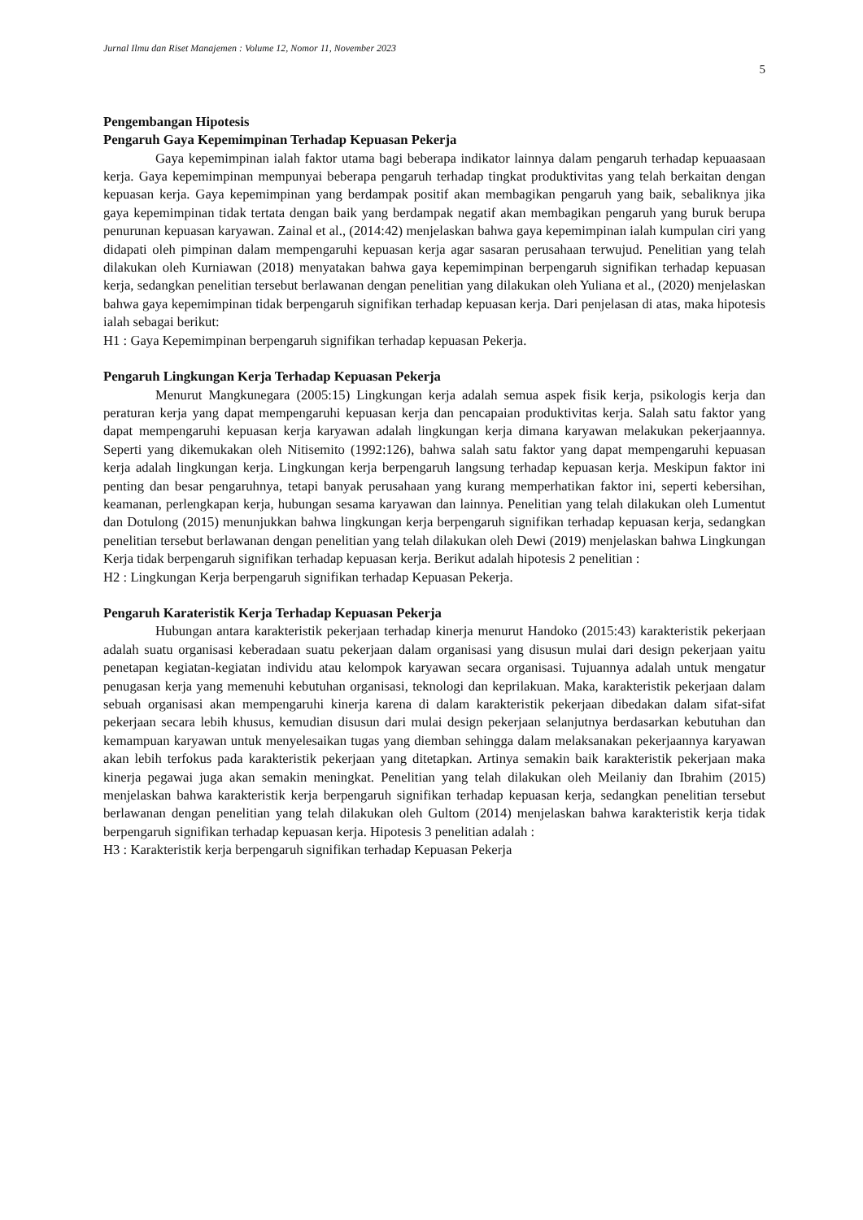Jurnal Ilmu dan Riset Manajemen : Volume 12, Nomor 11, November 2023
5
Pengembangan Hipotesis
Pengaruh Gaya Kepemimpinan Terhadap Kepuasan Pekerja
Gaya kepemimpinan ialah faktor utama bagi beberapa indikator lainnya dalam pengaruh terhadap kepuaasaan kerja. Gaya kepemimpinan mempunyai beberapa pengaruh terhadap tingkat produktivitas yang telah berkaitan dengan kepuasan kerja. Gaya kepemimpinan yang berdampak positif akan membagikan pengaruh yang baik, sebaliknya jika gaya kepemimpinan tidak tertata dengan baik yang berdampak negatif akan membagikan pengaruh yang buruk berupa penurunan kepuasan karyawan. Zainal et al., (2014:42) menjelaskan bahwa gaya kepemimpinan ialah kumpulan ciri yang didapati oleh pimpinan dalam mempengaruhi kepuasan kerja agar sasaran perusahaan terwujud. Penelitian yang telah dilakukan oleh Kurniawan (2018) menyatakan bahwa gaya kepemimpinan berpengaruh signifikan terhadap kepuasan kerja, sedangkan penelitian tersebut berlawanan dengan penelitian yang dilakukan oleh Yuliana et al., (2020) menjelaskan bahwa gaya kepemimpinan tidak berpengaruh signifikan terhadap kepuasan kerja. Dari penjelasan di atas, maka hipotesis ialah sebagai berikut:
H1 : Gaya Kepemimpinan berpengaruh signifikan terhadap kepuasan Pekerja.
Pengaruh Lingkungan Kerja Terhadap Kepuasan Pekerja
Menurut Mangkunegara (2005:15) Lingkungan kerja adalah semua aspek fisik kerja, psikologis kerja dan peraturan kerja yang dapat mempengaruhi kepuasan kerja dan pencapaian produktivitas kerja. Salah satu faktor yang dapat mempengaruhi kepuasan kerja karyawan adalah lingkungan kerja dimana karyawan melakukan pekerjaannya. Seperti yang dikemukakan oleh Nitisemito (1992:126), bahwa salah satu faktor yang dapat mempengaruhi kepuasan kerja adalah lingkungan kerja. Lingkungan kerja berpengaruh langsung terhadap kepuasan kerja. Meskipun faktor ini penting dan besar pengaruhnya, tetapi banyak perusahaan yang kurang memperhatikan faktor ini, seperti kebersihan, keamanan, perlengkapan kerja, hubungan sesama karyawan dan lainnya. Penelitian yang telah dilakukan oleh Lumentut dan Dotulong (2015) menunjukkan bahwa lingkungan kerja berpengaruh signifikan terhadap kepuasan kerja, sedangkan penelitian tersebut berlawanan dengan penelitian yang telah dilakukan oleh Dewi (2019) menjelaskan bahwa Lingkungan Kerja tidak berpengaruh signifikan terhadap kepuasan kerja. Berikut adalah hipotesis 2 penelitian :
H2 : Lingkungan Kerja berpengaruh signifikan terhadap Kepuasan Pekerja.
Pengaruh Karateristik Kerja Terhadap Kepuasan Pekerja
Hubungan antara karakteristik pekerjaan terhadap kinerja menurut Handoko (2015:43) karakteristik pekerjaan adalah suatu organisasi keberadaan suatu pekerjaan dalam organisasi yang disusun mulai dari design pekerjaan yaitu penetapan kegiatan-kegiatan individu atau kelompok karyawan secara organisasi. Tujuannya adalah untuk mengatur penugasan kerja yang memenuhi kebutuhan organisasi, teknologi dan keprilakuan. Maka, karakteristik pekerjaan dalam sebuah organisasi akan mempengaruhi kinerja karena di dalam karakteristik pekerjaan dibedakan dalam sifat-sifat pekerjaan secara lebih khusus, kemudian disusun dari mulai design pekerjaan selanjutnya berdasarkan kebutuhan dan kemampuan karyawan untuk menyelesaikan tugas yang diemban sehingga dalam melaksanakan pekerjaannya karyawan akan lebih terfokus pada karakteristik pekerjaan yang ditetapkan. Artinya semakin baik karakteristik pekerjaan maka kinerja pegawai juga akan semakin meningkat. Penelitian yang telah dilakukan oleh Meilaniy dan Ibrahim (2015) menjelaskan bahwa karakteristik kerja berpengaruh signifikan terhadap kepuasan kerja, sedangkan penelitian tersebut berlawanan dengan penelitian yang telah dilakukan oleh Gultom (2014) menjelaskan bahwa karakteristik kerja tidak berpengaruh signifikan terhadap kepuasan kerja. Hipotesis 3 penelitian adalah :
H3 : Karakteristik kerja berpengaruh signifikan terhadap Kepuasan Pekerja